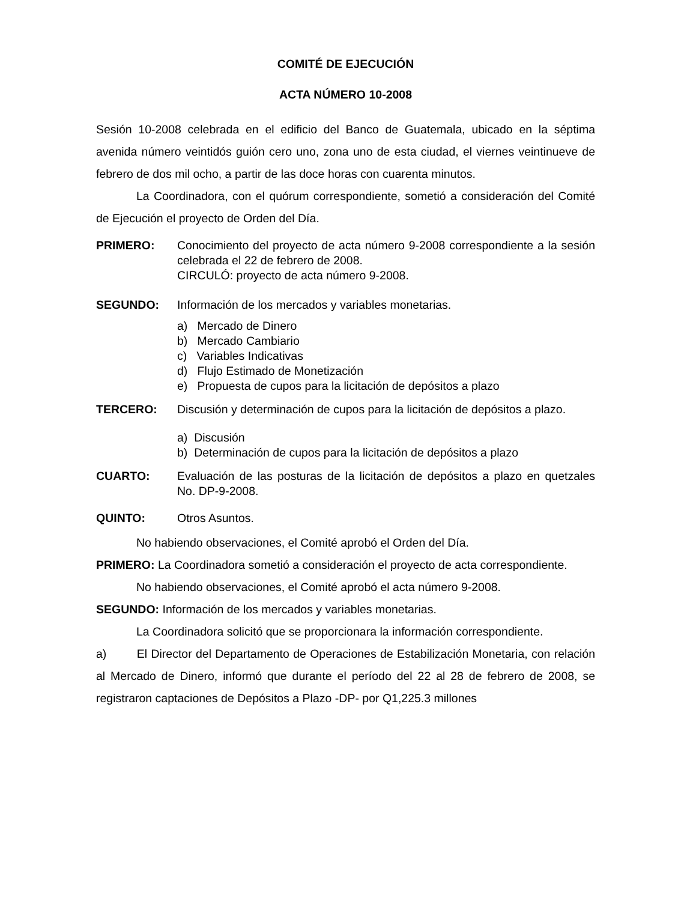COMITÉ DE EJECUCIÓN
ACTA NÚMERO 10-2008
Sesión 10-2008 celebrada en el edificio del Banco de Guatemala, ubicado en la séptima avenida número veintidós guión cero uno, zona uno de esta ciudad, el viernes veintinueve de febrero de dos mil ocho, a partir de las doce horas con cuarenta minutos.
La Coordinadora, con el quórum correspondiente, sometió a consideración del Comité de Ejecución el proyecto de Orden del Día.
PRIMERO: Conocimiento del proyecto de acta número 9-2008 correspondiente a la sesión celebrada el 22 de febrero de 2008.
CIRCULÓ: proyecto de acta número 9-2008.
SEGUNDO: Información de los mercados y variables monetarias.
a) Mercado de Dinero
b) Mercado Cambiario
c) Variables Indicativas
d) Flujo Estimado de Monetización
e) Propuesta de cupos para la licitación de depósitos a plazo
TERCERO: Discusión y determinación de cupos para la licitación de depósitos a plazo.
a) Discusión
b) Determinación de cupos para la licitación de depósitos a plazo
CUARTO: Evaluación de las posturas de la licitación de depósitos a plazo en quetzales No. DP-9-2008.
QUINTO: Otros Asuntos.
No habiendo observaciones, el Comité aprobó el Orden del Día.
PRIMERO: La Coordinadora sometió a consideración el proyecto de acta correspondiente.
No habiendo observaciones, el Comité aprobó el acta número 9-2008.
SEGUNDO: Información de los mercados y variables monetarias.
La Coordinadora solicitó que se proporcionara la información correspondiente.
a) El Director del Departamento de Operaciones de Estabilización Monetaria, con relación al Mercado de Dinero, informó que durante el período del 22 al 28 de febrero de 2008, se registraron captaciones de Depósitos a Plazo -DP- por Q1,225.3 millones